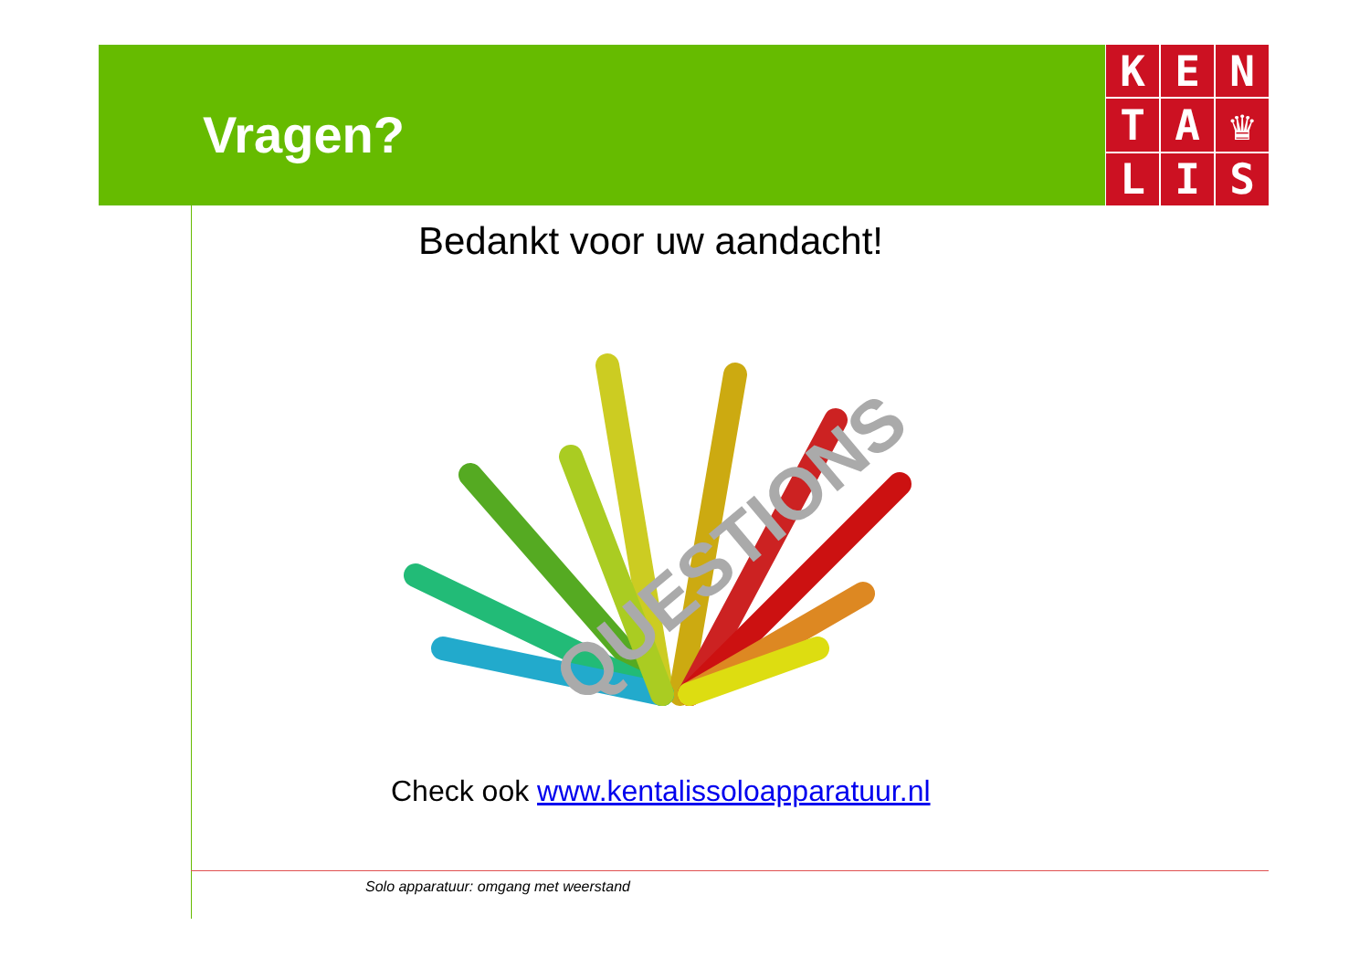Vragen?
K
E
N
T
A
♛
L
I
S
Bedankt voor uw aandacht!
QUESTIONS
Check ook www.kentalissoloapparatuur.nl
Solo apparatuur: omgang met weerstand